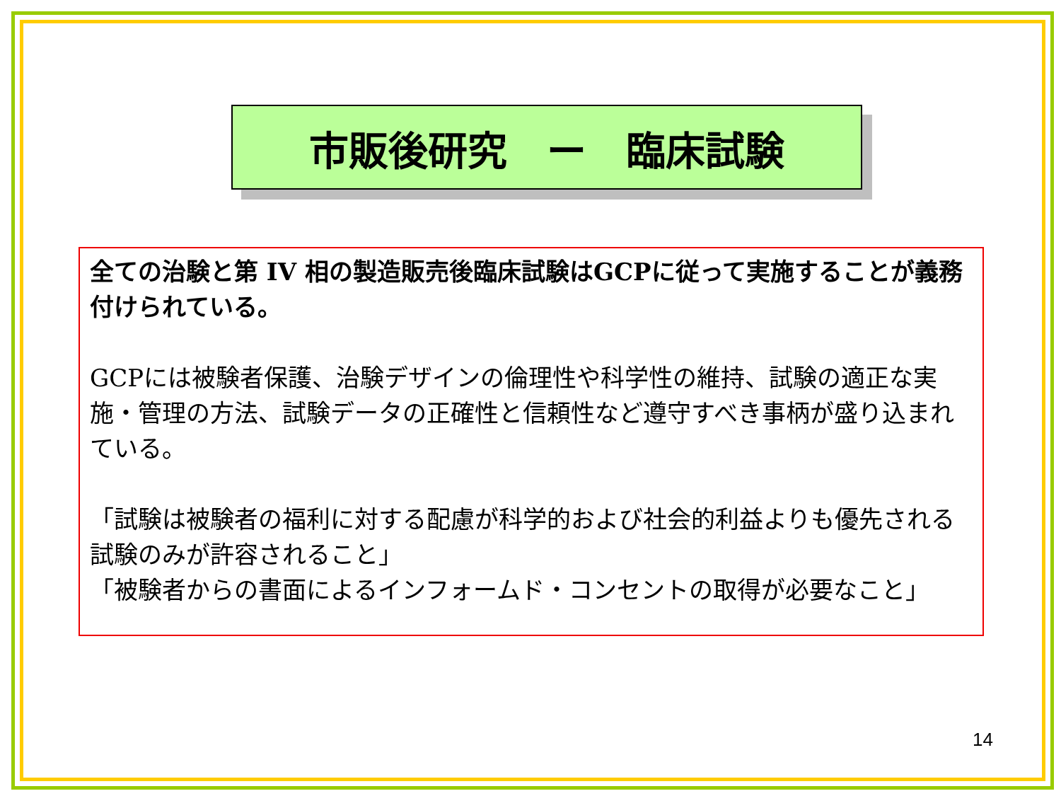市販後研究　ー　臨床試験
全ての治験と第 IV 相の製造販売後臨床試験はGCPに従って実施することが義務付けられている。
GCPには被験者保護、治験デザインの倫理性や科学性の維持、試験の適正な実施・管理の方法、試験データの正確性と信頼性など遵守すべき事柄が盛り込まれている。
「試験は被験者の福利に対する配慮が科学的および社会的利益よりも優先される試験のみが許容されること」
「被験者からの書面によるインフォームド・コンセントの取得が必要なこと」
14